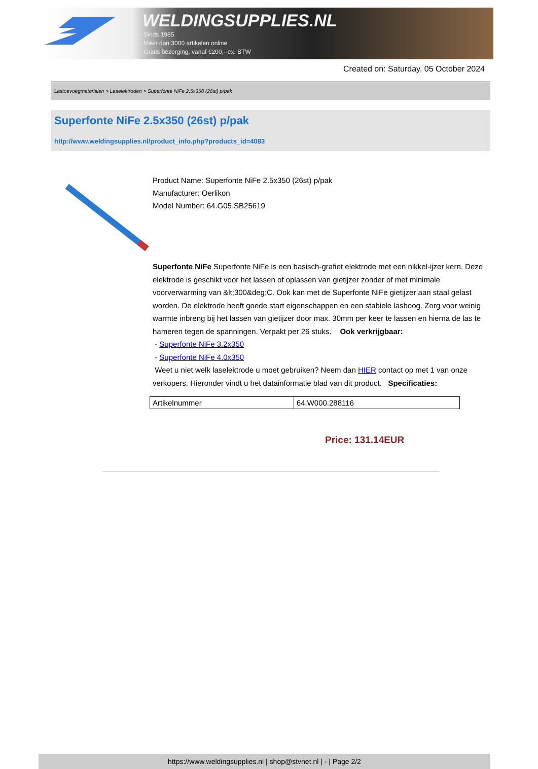WELDINGSUPPLIES.NL
- Sinds 1985
- Méér dan 3000 artikelen online
- Gratis bezorging, vanaf €200,--ex. BTW
Created on: Saturday, 05 October 2024
Lastoevoegmaterialen > Laselektroden > Superfonte NiFe 2.5x350 (26st) p/pak
Superfonte NiFe 2.5x350 (26st) p/pak
http://www.weldingsupplies.nl/product_info.php?products_id=4083
Product Name: Superfonte NiFe 2.5x350 (26st) p/pak
Manufacturer: Oerlikon
Model Number: 64.G05.SB25619
Superfonte NiFe Superfonte NiFe is een basisch-grafiet elektrode met een nikkel-ijzer kern. Deze elektrode is geschikt voor het lassen of oplassen van gietijzer zonder of met minimale voorverwarming van &lt;300&deg;C. Ook kan met de Superfonte NiFe gietijzer aan staal gelast worden. De elektrode heeft goede start eigenschappen en een stabiele lasboog. Zorg voor weinig warmte inbreng bij het lassen van gietijzer door max. 30mm per keer te lassen en hierna de las te hameren tegen de spanningen. Verpakt per 26 stuks. Ook verkrijgbaar:
- Superfonte NiFe 3.2x350
- Superfonte NiFe 4.0x350
Weet u niet welk laselektrode u moet gebruiken? Neem dan HIER contact op met 1 van onze verkopers. Hieronder vindt u het datainformatie blad van dit product. Specificaties:
| Artikelnummer | 64.W000.288116 |
Price: 131.14EUR
https://www.weldingsupplies.nl | shop@stvnet.nl | - | Page 2/2